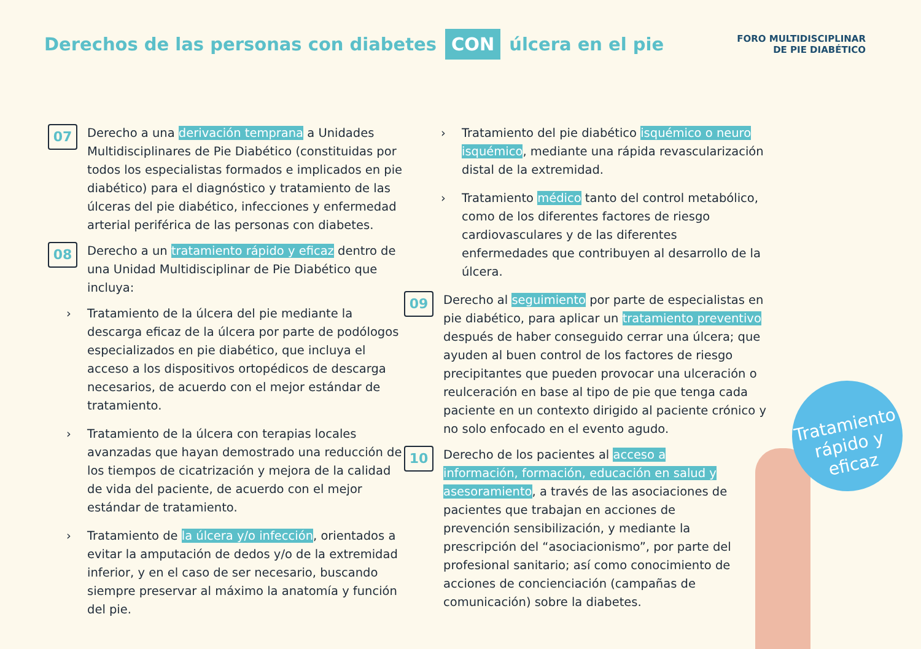Derechos de las personas con diabetes CON úlcera en el pie
FORO MULTIDISCIPLINAR
DE PIE DIABÉTICO
07
Derecho a una derivación temprana a Unidades Multidisciplinares de Pie Diabético (constituidas por todos los especialistas formados e implicados en pie diabético) para el diagnóstico y tratamiento de las úlceras del pie diabético, infecciones y enfermedad arterial periférica de las personas con diabetes.
08
Derecho a un tratamiento rápido y eficaz dentro de una Unidad Multidisciplinar de Pie Diabético que incluya:
› Tratamiento de la úlcera del pie mediante la descarga eficaz de la úlcera por parte de podólogos especializados en pie diabético, que incluya el acceso a los dispositivos ortopédicos de descarga necesarios, de acuerdo con el mejor estándar de tratamiento.
› Tratamiento de la úlcera con terapias locales avanzadas que hayan demostrado una reducción de los tiempos de cicatrización y mejora de la calidad de vida del paciente, de acuerdo con el mejor estándar de tratamiento.
› Tratamiento de la úlcera y/o infección, orientados a evitar la amputación de dedos y/o de la extremidad inferior, y en el caso de ser necesario, buscando siempre preservar al máximo la anatomía y función del pie.
› Tratamiento del pie diabético isquémico o neuro isquémico, mediante una rápida revascularización distal de la extremidad.
› Tratamiento médico tanto del control metabólico, como de los diferentes factores de riesgo cardiovasculares y de las diferentes enfermedades que contribuyen al desarrollo de la úlcera.
09
Derecho al seguimiento por parte de especialistas en pie diabético, para aplicar un tratamiento preventivo después de haber conseguido cerrar una úlcera; que ayuden al buen control de los factores de riesgo precipitantes que pueden provocar una ulceración o reulceración en base al tipo de pie que tenga cada paciente en un contexto dirigido al paciente crónico y no solo enfocado en el evento agudo.
10
Derecho de los pacientes al acceso a información, formación, educación en salud y asesoramiento, a través de las asociaciones de pacientes que trabajan en acciones de prevención sensibilización, y mediante la prescripción del “asociacionismo”, por parte del profesional sanitario; así como conocimiento de acciones de concienciación (campañas de comunicación) sobre la diabetes.
Tratamiento
rápido y eficaz